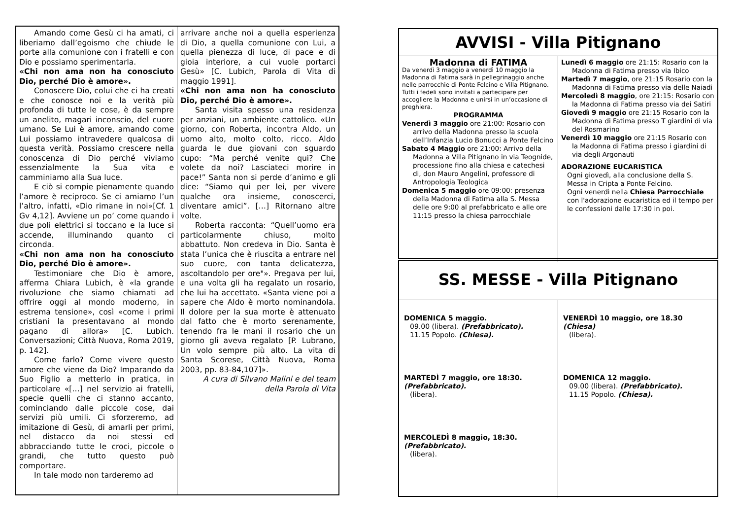Amando come Gesù ci ha amati, ci liberiamo dall’egoismo che chiude le porte alla comunione con i fratelli e con Dio e possiamo sperimentarla.
«Chi non ama non ha conosciuto Dio, perché Dio è amore».
Conoscere Dio, colui che ci ha creati e che conosce noi e la verità più profonda di tutte le cose, è da sempre un anelito, magari inconscio, del cuore umano. Se Lui è amore, amando come Lui possiamo intravedere qualcosa di questa verità. Possiamo crescere nella conoscenza di Dio perché viviamo essenzialmente la Sua vita e camminiamo alla Sua luce.
E ciò si compie pienamente quando l’amore è reciproco. Se ci amiamo l’un l’altro, infatti, «Dio rimane in noi»[Cf. 1 Gv 4,12]. Avviene un po’ come quando i due poli elettrici si toccano e la luce si accende, illuminando quanto ci circonda.
«Chi non ama non ha conosciuto Dio, perché Dio è amore».
Testimoniare che Dio è amore, afferma Chiara Lubich, è «la grande rivoluzione che siamo chiamati ad offrire oggi al mondo moderno, in estrema tensione», così «come i primi cristiani la presentavano al mondo pagano di allora» [C. Lubich. Conversazioni; Città Nuova, Roma 2019, p. 142].
Come farlo? Come vivere questo amore che viene da Dio? Imparando da Suo Figlio a metterlo in pratica, in particolare «[…] nel servizio ai fratelli, specie quelli che ci stanno accanto, cominciando dalle piccole cose, dai servizi più umili. Ci sforzeremo, ad imitazione di Gesù, di amarli per primi, nel distacco da noi stessi ed abbracciando tutte le croci, piccole o grandi, che tutto questo può comportare.
In tale modo non tarderemo ad
arrivare anche noi a quella esperienza di Dio, a quella comunione con Lui, a quella pienezza di luce, di pace e di gioia interiore, a cui vuole portarci Gesù» [C. Lubich, Parola di Vita di maggio 1991].
«Chi non ama non ha conosciuto Dio, perché Dio è amore».
Santa visita spesso una residenza per anziani, un ambiente cattolico. «Un giorno, con Roberta, incontra Aldo, un uomo alto, molto colto, ricco. Aldo guarda le due giovani con sguardo cupo: “Ma perché venite qui? Che volete da noi? Lasciateci morire in pace!” Santa non si perde d’animo e gli dice: “Siamo qui per lei, per vivere qualche ora insieme, conoscerci, diventare amici”. […] Ritornano altre volte.
Roberta racconta: “Quell’uomo era particolarmente chiuso, molto abbattuto. Non credeva in Dio. Santa è stata l’unica che è riuscita a entrare nel suo cuore, con tanta delicatezza, ascoltandolo per ore"». Pregava per lui, e una volta gli ha regalato un rosario, che lui ha accettato. «Santa viene poi a sapere che Aldo è morto nominandola. Il dolore per la sua morte è attenuato dal fatto che è morto serenamente, tenendo fra le mani il rosario che un giorno gli aveva regalato [P. Lubrano, Un volo sempre più alto. La vita di Santa Scorese, Città Nuova, Roma 2003, pp. 83-84,107]».
A cura di Silvano Malini e del team della Parola di Vita
AVVISI - Villa Pitignano
Madonna di FATIMA
Da venerdì 3 maggio a venerdì 10 maggio la Madonna di Fatima sarà in pellegrinaggio anche nelle parrocchie di Ponte Felcino e Villa Pitignano.
Tutti i fedeli sono invitati a partecipare per accogliere la Madonna e unirsi in un’occasione di preghiera.
PROGRAMMA
Venerdì 3 maggio ore 21:00: Rosario con arrivo della Madonna presso la scuola dell’Infanzia Lucio Bonucci a Ponte Felcino
Sabato 4 Maggio ore 21:00: Arrivo della Madonna a Villa Pitignano in via Teognide, processione fino alla chiesa e catechesi di, don Mauro Angelini, professore di Antropologia Teologica
Domenica 5 maggio ore 09:00: presenza della Madonna di Fatima alla S. Messa delle ore 9:00 al prefabbricato e alle ore 11:15 presso la chiesa parrocchiale
Lunedì 6 maggio ore 21:15: Rosario con la Madonna di Fatima presso via Ibico
Martedì 7 maggio, ore 21:15 Rosario con la Madonna di Fatima presso via delle Naiadi
Mercoledì 8 maggio, ore 21:15: Rosario con la Madonna di Fatima presso via dei Satiri
Giovedì 9 maggio ore 21:15 Rosario con la Madonna di Fatima presso T giardini di via del Rosmarino
Venerdì 10 maggio ore 21:15 Rosario con la Madonna di Fatima presso i giardini di via degli Argonauti
ADORAZIONE EUCARISTICA
Ogni giovedì, alla conclusione della S. Messa in Cripta a Ponte Felcino.
Ogni venerdì nella Chiesa Parrocchiale con l'adorazione eucaristica ed il tempo per le confessioni dalle 17:30 in poi.
SS. MESSE - Villa Pitignano
DOMENICA 5 maggio.
09.00 (libera). (Prefabbricato).
11.15 Popolo. (Chiesa).
MARTEDÌ 7 maggio, ore 18:30.
(Prefabbricato).
(libera).
MERCOLEDÌ 8 maggio, 18:30.
(Prefabbricato).
(libera).
VENERDÌ 10 maggio, ore 18.30
(Chiesa)
(libera).
DOMENICA 12 maggio.
09.00 (libera). (Prefabbricato).
11.15 Popolo. (Chiesa).